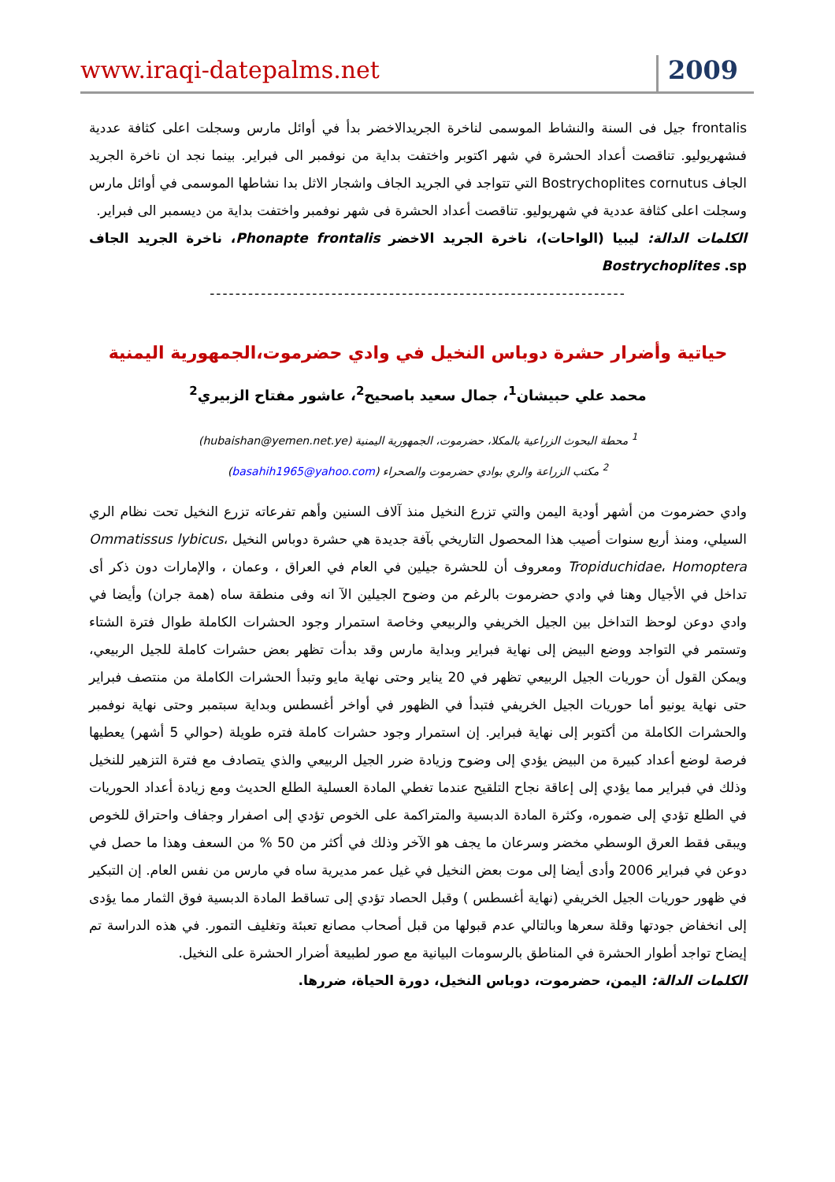www.iraqi-datepalms.net 2009
frontalis جيل فى السنة والنشاط الموسمى لناخرة الجريدالاخضر بدأ في أوائل مارس وسجلت اعلى كثافة عددية فىشهريوليو. تناقصت أعداد الحشرة في شهر اكتوبر واختفت بداية من نوفمبر الى فبراير. بينما نجد ان ناخرة الجريد الجاف Bostrychoplites cornutus التي تتواجد في الجريد الجاف واشجار الاثل بدا نشاطها الموسمى في أوائل مارس وسجلت اعلى كثافة عددية في شهريوليو. تناقصت أعداد الحشرة فى شهر نوفمبر واختفت بداية من ديسمبر الى فبراير.
الكلمات الدالة: ليبيا (الواحات)، ناخرة الجريد الاخضر Phonapte frontalis، ناخرة الجريد الجاف Bostrychoplites .sp
-----------------------------------------------------------------
حياتية وأضرار حشرة دوباس النخيل في وادي حضرموت،الجمهورية اليمنية
محمد علي حبيشان<sup>1</sup>، جمال سعيد باصحيح<sup>2</sup>، عاشور مفتاح الزبيري<sup>2</sup>
<sup>1</sup> محطة البحوث الزراعية بالمكلا، حضرموت، الجمهورية اليمنية (hubaishan@yemen.net.ye)
<sup>2</sup> مكتب الزراعة والري بوادي حضرموت والصحراء (basahih1965@yahoo.com)
وادي حضرموت من أشهر أودية اليمن والتي تزرع النخيل منذ آلاف السنين وأهم تفرعاته تزرع النخيل تحت نظام الري السيلي، ومنذ أربع سنوات أصيب هذا المحصول التاريخي بآفة جديدة هي حشرة دوباس النخيل Ommatissus lybicus، Tropiduchidae، Homoptera ومعروف أن للحشرة جيلين في العام في العراق ، وعمان ، والإمارات دون ذكر أى تداخل في الأجيال وهنا في وادي حضرموت بالرغم من وضوح الجيلين الآ انه وفى منطقة ساه (همة جران) وأيضا في وادي دوعن لوحظ التداخل بين الجيل الخريفي والربيعي وخاصة استمرار وجود الحشرات الكاملة طوال فترة الشتاء وتستمر في التواجد ووضع البيض إلى نهاية فبراير وبداية مارس وقد بدأت تظهر بعض حشرات كاملة للجيل الربيعي، ويمكن القول أن حوريات الجيل الربيعي تظهر في 20 يناير وحتى نهاية مايو وتبدأ الحشرات الكاملة من منتصف فبراير حتى نهاية يونيو أما حوريات الجيل الخريفي فتبدأ في الظهور في أواخر أغسطس وبداية سبتمبر وحتى نهاية نوفمبر والحشرات الكاملة من أكتوبر إلى نهاية فبراير. إن استمرار وجود حشرات كاملة فتره طويلة (حوالي 5 أشهر) يعطيها فرصة لوضع أعداد كبيرة من البيض يؤدي إلى وضوح وزيادة ضرر الجيل الربيعي والذي يتصادف مع فترة التزهير للنخيل وذلك في فبراير مما يؤدي إلى إعاقة نجاح التلقيح عندما تغطي المادة العسلية الطلع الحديث ومع زيادة أعداد الحوريات في الطلع تؤدي إلى ضموره، وكثرة المادة الدبسية والمتراكمة على الخوص تؤدي إلى اصفرار وجفاف واحتراق للخوص ويبقى فقط العرق الوسطي مخضر وسرعان ما يجف هو الآخر وذلك في أكثر من 50 % من السعف وهذا ما حصل في دوعن في فبراير 2006 وأدى أيضا إلى موت بعض النخيل في غيل عمر مديرية ساه في مارس من نفس العام. إن التبكير في ظهور حوريات الجيل الخريفي (نهاية أغسطس ) وقبل الحصاد تؤدي إلى تساقط المادة الدبسية فوق الثمار مما يؤدى إلى انخفاض جودتها وقلة سعرها وبالتالي عدم قبولها من قبل أصحاب مصانع تعبئة وتغليف التمور. في هذه الدراسة تم إيضاح تواجد أطوار الحشرة في المناطق بالرسومات البيانية مع صور لطبيعة أضرار الحشرة على النخيل.
الكلمات الدالة: اليمن، حضرموت، دوباس النخيل، دورة الحياة، ضررها.